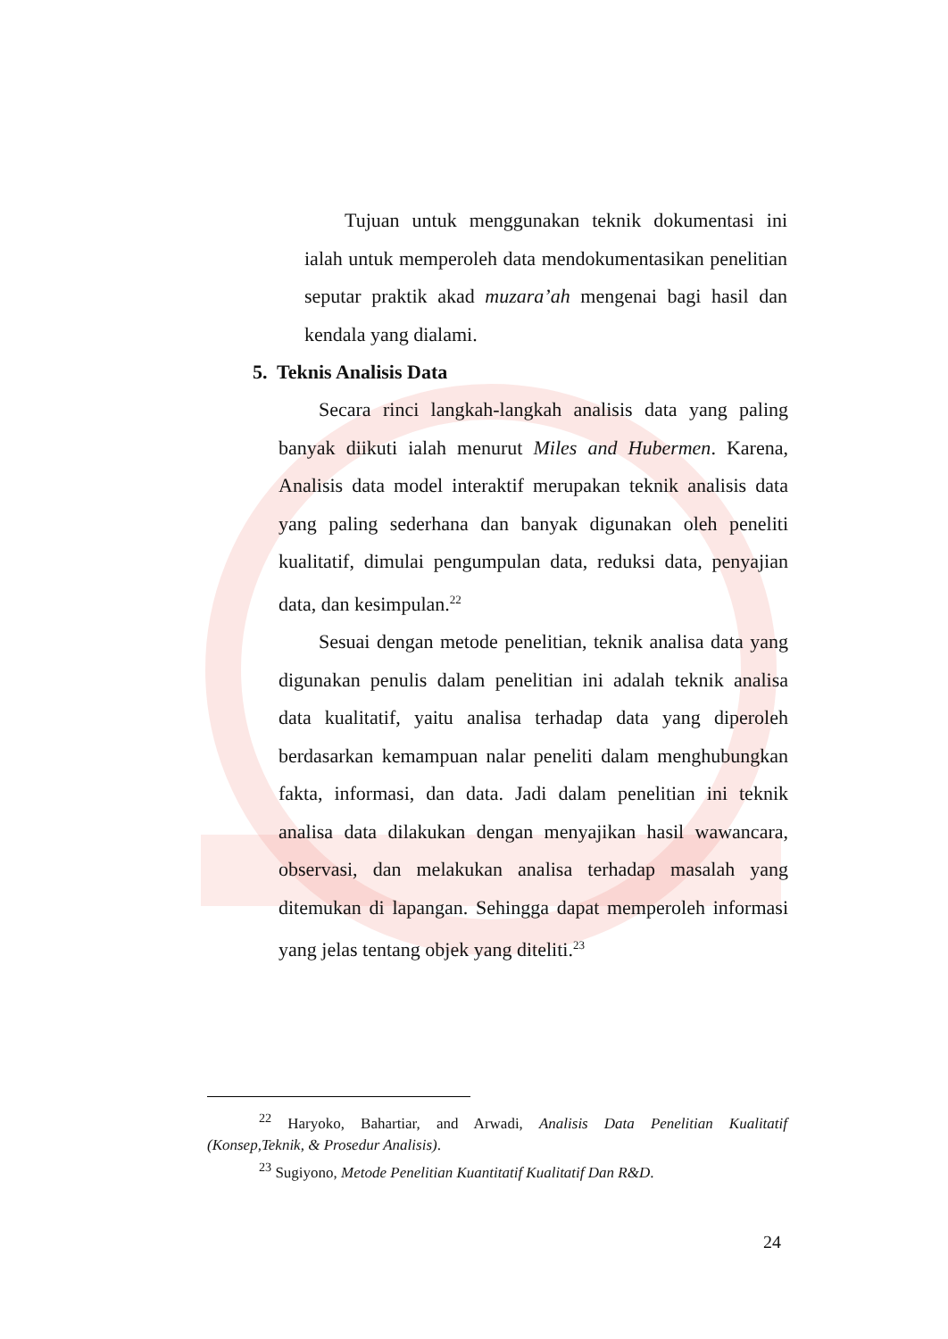Tujuan untuk menggunakan teknik dokumentasi ini ialah untuk memperoleh data mendokumentasikan penelitian seputar praktik akad muzara’ah mengenai bagi hasil dan kendala yang dialami.
5. Teknis Analisis Data
Secara rinci langkah-langkah analisis data yang paling banyak diikuti ialah menurut Miles and Hubermen. Karena, Analisis data model interaktif merupakan teknik analisis data yang paling sederhana dan banyak digunakan oleh peneliti kualitatif, dimulai pengumpulan data, reduksi data, penyajian data, dan kesimpulan.<sup>22</sup>
Sesuai dengan metode penelitian, teknik analisa data yang digunakan penulis dalam penelitian ini adalah teknik analisa data kualitatif, yaitu analisa terhadap data yang diperoleh berdasarkan kemampuan nalar peneliti dalam menghubungkan fakta, informasi, dan data. Jadi dalam penelitian ini teknik analisa data dilakukan dengan menyajikan hasil wawancara, observasi, dan melakukan analisa terhadap masalah yang ditemukan di lapangan. Sehingga dapat memperoleh informasi yang jelas tentang objek yang diteliti.<sup>23</sup>
<sup>22</sup> Haryoko, Bahartiar, and Arwadi, Analisis Data Penelitian Kualitatif (Konsep,Teknik, & Prosedur Analisis).
<sup>23</sup> Sugiyono, Metode Penelitian Kuantitatif Kualitatif Dan R&D.
24